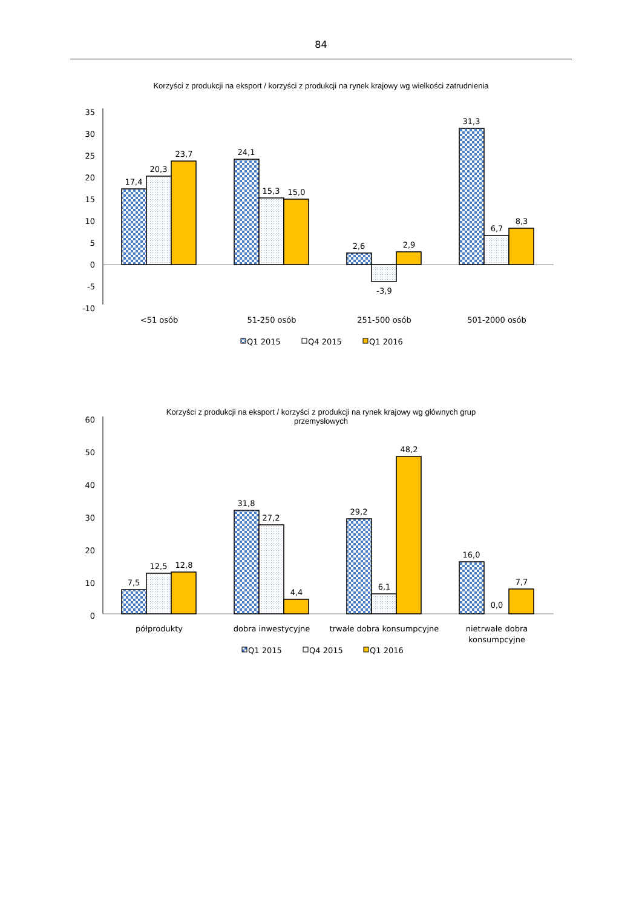84
Korzyści z produkcji na eksport / korzyści z produkcji na rynek krajowy wg wielkości zatrudnienia
35
30
25
20
15
10
5
0
-5
-10
17,4
20,3
23,7
24,1
15,3
15,0
2,6
-3,9
2,9
31,3
6,7
8,3
<51 osób
51-250 osób
251-500 osób
501-2000 osób
Q1 2015
Q4 2015
Q1 2016
Korzyści z produkcji na eksport / korzyści z produkcji na rynek krajowy wg głównych grup przemysłowych
60
50
40
30
20
10
0
7,5
12,5
12,8
31,8
27,2
4,4
29,2
6,1
48,2
16,0
0,0
7,7
półprodukty
dobra inwestycyjne
trwałe dobra konsumpcyjne
nietrwałe dobra
konsumpcyjne
Q1 2015
Q4 2015
Q1 2016